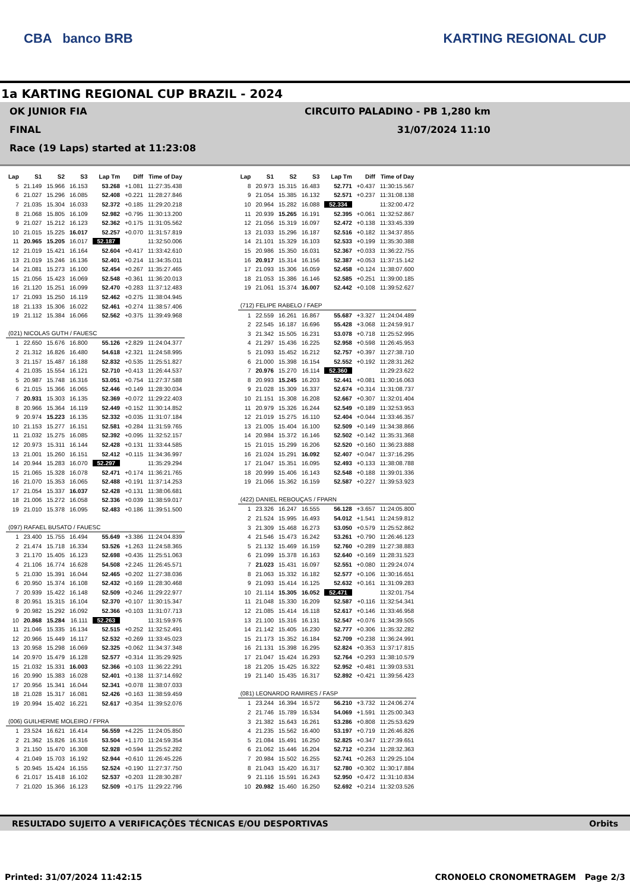CBA banco BRB KARTING REGIONAL CUP
1a KARTING REGIONAL CUP BRAZIL - 2024
OK JUNIOR FIA CIRCUITO PALADINO - PB 1,280 km
FINAL 31/07/2024 11:10
Race (19 Laps) started at 11:23:08
| Lap | S1 | S2 | S3 | Lap Tm | Diff | Time of Day |
| --- | --- | --- | --- | --- | --- | --- |
| 5 | 21.149 | 15.966 | 16.153 | 53.268 | +1.081 | 11:27:35.438 |
| 6 | 21.027 | 15.296 | 16.085 | 52.408 | +0.221 | 11:28:27.846 |
| 7 | 21.035 | 15.304 | 16.033 | 52.372 | +0.185 | 11:29:20.218 |
| 8 | 21.068 | 15.805 | 16.109 | 52.982 | +0.795 | 11:30:13.200 |
| 9 | 21.027 | 15.212 | 16.123 | 52.362 | +0.175 | 11:31:05.562 |
| 10 | 21.015 | 15.225 | 16.017 | 52.257 | +0.070 | 11:31:57.819 |
| 11 | 20.965 | 15.205 | 16.017 | 52.187 | | 11:32:50.006 |
| 12 | 21.019 | 15.421 | 16.164 | 52.604 | +0.417 | 11:33:42.610 |
| 13 | 21.019 | 15.246 | 16.136 | 52.401 | +0.214 | 11:34:35.011 |
| 14 | 21.081 | 15.273 | 16.100 | 52.454 | +0.267 | 11:35:27.465 |
| 15 | 21.056 | 15.423 | 16.069 | 52.548 | +0.361 | 11:36:20.013 |
| 16 | 21.120 | 15.251 | 16.099 | 52.470 | +0.283 | 11:37:12.483 |
| 17 | 21.093 | 15.250 | 16.119 | 52.462 | +0.275 | 11:38:04.945 |
| 18 | 21.133 | 15.306 | 16.022 | 52.461 | +0.274 | 11:38:57.406 |
| 19 | 21.112 | 15.384 | 16.066 | 52.562 | +0.375 | 11:39:49.968 |
| (021) NICOLAS GUTH / FAUESC | | | | | | |
| 1 | 22.650 | 15.676 | 16.800 | 55.126 | +2.829 | 11:24:04.377 |
| 2 | 21.312 | 16.826 | 16.480 | 54.618 | +2.321 | 11:24:58.995 |
| 3 | 21.157 | 15.487 | 16.188 | 52.832 | +0.535 | 11:25:51.827 |
| 4 | 21.035 | 15.554 | 16.121 | 52.710 | +0.413 | 11:26:44.537 |
| 5 | 20.987 | 15.748 | 16.316 | 53.051 | +0.754 | 11:27:37.588 |
| 6 | 21.015 | 15.366 | 16.065 | 52.446 | +0.149 | 11:28:30.034 |
| 7 | 20.931 | 15.303 | 16.135 | 52.369 | +0.072 | 11:29:22.403 |
| 8 | 20.966 | 15.364 | 16.119 | 52.449 | +0.152 | 11:30:14.852 |
| 9 | 20.974 | 15.223 | 16.135 | 52.332 | +0.035 | 11:31:07.184 |
| 10 | 21.153 | 15.277 | 16.151 | 52.581 | +0.284 | 11:31:59.765 |
| 11 | 21.032 | 15.275 | 16.085 | 52.392 | +0.095 | 11:32:52.157 |
| 12 | 20.973 | 15.311 | 16.144 | 52.428 | +0.131 | 11:33:44.585 |
| 13 | 21.001 | 15.260 | 16.151 | 52.412 | +0.115 | 11:34:36.997 |
| 14 | 20.944 | 15.283 | 16.070 | 52.297 | | 11:35:29.294 |
| 15 | 21.065 | 15.328 | 16.078 | 52.471 | +0.174 | 11:36:21.765 |
| 16 | 21.070 | 15.353 | 16.065 | 52.488 | +0.191 | 11:37:14.253 |
| 17 | 21.054 | 15.337 | 16.037 | 52.428 | +0.131 | 11:38:06.681 |
| 18 | 21.006 | 15.272 | 16.058 | 52.336 | +0.039 | 11:38:59.017 |
| 19 | 21.010 | 15.378 | 16.095 | 52.483 | +0.186 | 11:39:51.500 |
| (097) RAFAEL BUSATO / FAUESC | | | | | | |
| 1 | 23.400 | 15.755 | 16.494 | 55.649 | +3.386 | 11:24:04.839 |
| 2 | 21.474 | 15.718 | 16.334 | 53.526 | +1.263 | 11:24:58.365 |
| 3 | 21.170 | 15.405 | 16.123 | 52.698 | +0.435 | 11:25:51.063 |
| 4 | 21.106 | 16.774 | 16.628 | 54.508 | +2.245 | 11:26:45.571 |
| 5 | 21.030 | 15.391 | 16.044 | 52.465 | +0.202 | 11:27:38.036 |
| 6 | 20.950 | 15.374 | 16.108 | 52.432 | +0.169 | 11:28:30.468 |
| 7 | 20.939 | 15.422 | 16.148 | 52.509 | +0.246 | 11:29:22.977 |
| 8 | 20.951 | 15.315 | 16.104 | 52.370 | +0.107 | 11:30:15.347 |
| 9 | 20.982 | 15.292 | 16.092 | 52.366 | +0.103 | 11:31:07.713 |
| 10 | 20.868 | 15.284 | 16.111 | 52.263 | | 11:31:59.976 |
| 11 | 21.046 | 15.335 | 16.134 | 52.515 | +0.252 | 11:32:52.491 |
| 12 | 20.966 | 15.449 | 16.117 | 52.532 | +0.269 | 11:33:45.023 |
| 13 | 20.958 | 15.298 | 16.069 | 52.325 | +0.062 | 11:34:37.348 |
| 14 | 20.970 | 15.479 | 16.128 | 52.577 | +0.314 | 11:35:29.925 |
| 15 | 21.032 | 15.331 | 16.003 | 52.366 | +0.103 | 11:36:22.291 |
| 16 | 20.990 | 15.383 | 16.028 | 52.401 | +0.138 | 11:37:14.692 |
| 17 | 20.956 | 15.341 | 16.044 | 52.341 | +0.078 | 11:38:07.033 |
| 18 | 21.028 | 15.317 | 16.081 | 52.426 | +0.163 | 11:38:59.459 |
| 19 | 20.994 | 15.402 | 16.221 | 52.617 | +0.354 | 11:39:52.076 |
| (006) GUILHERME MOLEIRO / FPRA | | | | | | |
| 1 | 23.524 | 16.621 | 16.414 | 56.559 | +4.225 | 11:24:05.850 |
| 2 | 21.362 | 15.826 | 16.316 | 53.504 | +1.170 | 11:24:59.354 |
| 3 | 21.150 | 15.470 | 16.308 | 52.928 | +0.594 | 11:25:52.282 |
| 4 | 21.049 | 15.703 | 16.192 | 52.944 | +0.610 | 11:26:45.226 |
| 5 | 20.945 | 15.424 | 16.155 | 52.524 | +0.190 | 11:27:37.750 |
| 6 | 21.017 | 15.418 | 16.102 | 52.537 | +0.203 | 11:28:30.287 |
| 7 | 21.020 | 15.366 | 16.123 | 52.509 | +0.175 | 11:29:22.796 |
| Lap | S1 | S2 | S3 | Lap Tm | Diff | Time of Day |
| --- | --- | --- | --- | --- | --- | --- |
| 8 | 20.973 | 15.315 | 16.483 | 52.771 | +0.437 | 11:30:15.567 |
| 9 | 21.054 | 15.385 | 16.132 | 52.571 | +0.237 | 11:31:08.138 |
| 10 | 20.964 | 15.282 | 16.088 | 52.334 | | 11:32:00.472 |
| 11 | 20.939 | 15.265 | 16.191 | 52.395 | +0.061 | 11:32:52.867 |
| 12 | 21.056 | 15.319 | 16.097 | 52.472 | +0.138 | 11:33:45.339 |
| 13 | 21.033 | 15.296 | 16.187 | 52.516 | +0.182 | 11:34:37.855 |
| 14 | 21.101 | 15.329 | 16.103 | 52.533 | +0.199 | 11:35:30.388 |
| 15 | 20.986 | 15.350 | 16.031 | 52.367 | +0.033 | 11:36:22.755 |
| 16 | 20.917 | 15.314 | 16.156 | 52.387 | +0.053 | 11:37:15.142 |
| 17 | 21.093 | 15.306 | 16.059 | 52.458 | +0.124 | 11:38:07.600 |
| 18 | 21.053 | 15.386 | 16.146 | 52.585 | +0.251 | 11:39:00.185 |
| 19 | 21.061 | 15.374 | 16.007 | 52.442 | +0.108 | 11:39:52.627 |
| (712) FELIPE RABELO / FAEP | | | | | | |
| 1 | 22.559 | 16.261 | 16.867 | 55.687 | +3.327 | 11:24:04.489 |
| 2 | 22.545 | 16.187 | 16.696 | 55.428 | +3.068 | 11:24:59.917 |
| 3 | 21.342 | 15.505 | 16.231 | 53.078 | +0.718 | 11:25:52.995 |
| 4 | 21.297 | 15.436 | 16.225 | 52.958 | +0.598 | 11:26:45.953 |
| 5 | 21.093 | 15.452 | 16.212 | 52.757 | +0.397 | 11:27:38.710 |
| 6 | 21.000 | 15.398 | 16.154 | 52.552 | +0.192 | 11:28:31.262 |
| 7 | 20.976 | 15.270 | 16.114 | 52.360 | | 11:29:23.622 |
| 8 | 20.993 | 15.245 | 16.203 | 52.441 | +0.081 | 11:30:16.063 |
| 9 | 21.028 | 15.309 | 16.337 | 52.674 | +0.314 | 11:31:08.737 |
| 10 | 21.151 | 15.308 | 16.208 | 52.667 | +0.307 | 11:32:01.404 |
| 11 | 20.979 | 15.326 | 16.244 | 52.549 | +0.189 | 11:32:53.953 |
| 12 | 21.019 | 15.275 | 16.110 | 52.404 | +0.044 | 11:33:46.357 |
| 13 | 21.005 | 15.404 | 16.100 | 52.509 | +0.149 | 11:34:38.866 |
| 14 | 20.984 | 15.372 | 16.146 | 52.502 | +0.142 | 11:35:31.368 |
| 15 | 21.015 | 15.299 | 16.206 | 52.520 | +0.160 | 11:36:23.888 |
| 16 | 21.024 | 15.291 | 16.092 | 52.407 | +0.047 | 11:37:16.295 |
| 17 | 21.047 | 15.351 | 16.095 | 52.493 | +0.133 | 11:38:08.788 |
| 18 | 20.999 | 15.406 | 16.143 | 52.548 | +0.188 | 11:39:01.336 |
| 19 | 21.066 | 15.362 | 16.159 | 52.587 | +0.227 | 11:39:53.923 |
| (422) DANIEL REBOUÇAS / FPARN | | | | | | |
| 1 | 23.326 | 16.247 | 16.555 | 56.128 | +3.657 | 11:24:05.800 |
| 2 | 21.524 | 15.995 | 16.493 | 54.012 | +1.541 | 11:24:59.812 |
| 3 | 21.309 | 15.468 | 16.273 | 53.050 | +0.579 | 11:25:52.862 |
| 4 | 21.546 | 15.473 | 16.242 | 53.261 | +0.790 | 11:26:46.123 |
| 5 | 21.132 | 15.469 | 16.159 | 52.760 | +0.289 | 11:27:38.883 |
| 6 | 21.099 | 15.378 | 16.163 | 52.640 | +0.169 | 11:28:31.523 |
| 7 | 21.023 | 15.431 | 16.097 | 52.551 | +0.080 | 11:29:24.074 |
| 8 | 21.063 | 15.332 | 16.182 | 52.577 | +0.106 | 11:30:16.651 |
| 9 | 21.093 | 15.414 | 16.125 | 52.632 | +0.161 | 11:31:09.283 |
| 10 | 21.114 | 15.305 | 16.052 | 52.471 | | 11:32:01.754 |
| 11 | 21.048 | 15.330 | 16.209 | 52.587 | +0.116 | 11:32:54.341 |
| 12 | 21.085 | 15.414 | 16.118 | 52.617 | +0.146 | 11:33:46.958 |
| 13 | 21.100 | 15.316 | 16.131 | 52.547 | +0.076 | 11:34:39.505 |
| 14 | 21.142 | 15.405 | 16.230 | 52.777 | +0.306 | 11:35:32.282 |
| 15 | 21.173 | 15.352 | 16.184 | 52.709 | +0.238 | 11:36:24.991 |
| 16 | 21.131 | 15.398 | 16.295 | 52.824 | +0.353 | 11:37:17.815 |
| 17 | 21.047 | 15.424 | 16.293 | 52.764 | +0.293 | 11:38:10.579 |
| 18 | 21.205 | 15.425 | 16.322 | 52.952 | +0.481 | 11:39:03.531 |
| 19 | 21.140 | 15.435 | 16.317 | 52.892 | +0.421 | 11:39:56.423 |
| (081) LEONARDO RAMIRES / FASP | | | | | | |
| 1 | 23.244 | 16.394 | 16.572 | 56.210 | +3.732 | 11:24:06.274 |
| 2 | 21.746 | 15.789 | 16.534 | 54.069 | +1.591 | 11:25:00.343 |
| 3 | 21.382 | 15.643 | 16.261 | 53.286 | +0.808 | 11:25:53.629 |
| 4 | 21.235 | 15.562 | 16.400 | 53.197 | +0.719 | 11:26:46.826 |
| 5 | 21.084 | 15.491 | 16.250 | 52.825 | +0.347 | 11:27:39.651 |
| 6 | 21.062 | 15.446 | 16.204 | 52.712 | +0.234 | 11:28:32.363 |
| 7 | 20.984 | 15.502 | 16.255 | 52.741 | +0.263 | 11:29:25.104 |
| 8 | 21.043 | 15.420 | 16.317 | 52.780 | +0.302 | 11:30:17.884 |
| 9 | 21.116 | 15.591 | 16.243 | 52.950 | +0.472 | 11:31:10.834 |
| 10 | 20.982 | 15.460 | 16.250 | 52.692 | +0.214 | 11:32:03.526 |
RESULTADO SUJEITO A VERIFICAÇÕES TÉCNICAS E/OU DESPORTIVAS Orbits
Printed: 31/07/2024 11:42:15 CRONOELO CRONOMETRAGEM Page 2/3